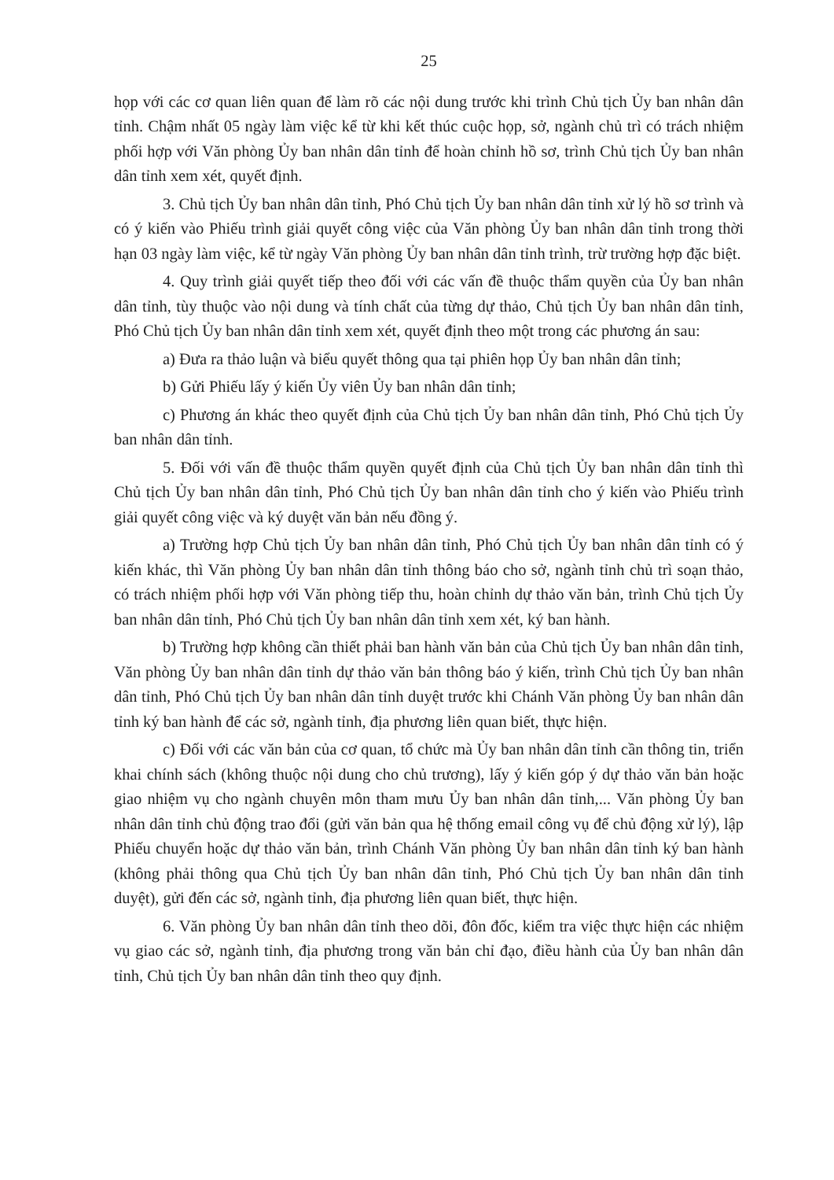25
họp với các cơ quan liên quan để làm rõ các nội dung trước khi trình Chủ tịch Ủy ban nhân dân tỉnh. Chậm nhất 05 ngày làm việc kể từ khi kết thúc cuộc họp, sở, ngành chủ trì có trách nhiệm phối hợp với Văn phòng Ủy ban nhân dân tỉnh để hoàn chỉnh hồ sơ, trình Chủ tịch Ủy ban nhân dân tỉnh xem xét, quyết định.
3. Chủ tịch Ủy ban nhân dân tỉnh, Phó Chủ tịch Ủy ban nhân dân tỉnh xử lý hồ sơ trình và có ý kiến vào Phiếu trình giải quyết công việc của Văn phòng Ủy ban nhân dân tỉnh trong thời hạn 03 ngày làm việc, kể từ ngày Văn phòng Ủy ban nhân dân tỉnh trình, trừ trường hợp đặc biệt.
4. Quy trình giải quyết tiếp theo đối với các vấn đề thuộc thẩm quyền của Ủy ban nhân dân tỉnh, tùy thuộc vào nội dung và tính chất của từng dự thảo, Chủ tịch Ủy ban nhân dân tỉnh, Phó Chủ tịch Ủy ban nhân dân tỉnh xem xét, quyết định theo một trong các phương án sau:
a) Đưa ra thảo luận và biểu quyết thông qua tại phiên họp Ủy ban nhân dân tỉnh;
b) Gửi Phiếu lấy ý kiến Ủy viên Ủy ban nhân dân tỉnh;
c) Phương án khác theo quyết định của Chủ tịch Ủy ban nhân dân tỉnh, Phó Chủ tịch Ủy ban nhân dân tỉnh.
5. Đối với vấn đề thuộc thẩm quyền quyết định của Chủ tịch Ủy ban nhân dân tỉnh thì Chủ tịch Ủy ban nhân dân tỉnh, Phó Chủ tịch Ủy ban nhân dân tỉnh cho ý kiến vào Phiếu trình giải quyết công việc và ký duyệt văn bản nếu đồng ý.
a) Trường hợp Chủ tịch Ủy ban nhân dân tỉnh, Phó Chủ tịch Ủy ban nhân dân tỉnh có ý kiến khác, thì Văn phòng Ủy ban nhân dân tỉnh thông báo cho sở, ngành tỉnh chủ trì soạn thảo, có trách nhiệm phối hợp với Văn phòng tiếp thu, hoàn chỉnh dự thảo văn bản, trình Chủ tịch Ủy ban nhân dân tỉnh, Phó Chủ tịch Ủy ban nhân dân tỉnh xem xét, ký ban hành.
b) Trường hợp không cần thiết phải ban hành văn bản của Chủ tịch Ủy ban nhân dân tỉnh, Văn phòng Ủy ban nhân dân tỉnh dự thảo văn bản thông báo ý kiến, trình Chủ tịch Ủy ban nhân dân tỉnh, Phó Chủ tịch Ủy ban nhân dân tỉnh duyệt trước khi Chánh Văn phòng Ủy ban nhân dân tỉnh ký ban hành để các sở, ngành tỉnh, địa phương liên quan biết, thực hiện.
c) Đối với các văn bản của cơ quan, tổ chức mà Ủy ban nhân dân tỉnh cần thông tin, triển khai chính sách (không thuộc nội dung cho chủ trương), lấy ý kiến góp ý dự thảo văn bản hoặc giao nhiệm vụ cho ngành chuyên môn tham mưu Ủy ban nhân dân tỉnh,... Văn phòng Ủy ban nhân dân tỉnh chủ động trao đổi (gửi văn bản qua hệ thống email công vụ để chủ động xử lý), lập Phiếu chuyển hoặc dự thảo văn bản, trình Chánh Văn phòng Ủy ban nhân dân tỉnh ký ban hành (không phải thông qua Chủ tịch Ủy ban nhân dân tỉnh, Phó Chủ tịch Ủy ban nhân dân tỉnh duyệt), gửi đến các sở, ngành tỉnh, địa phương liên quan biết, thực hiện.
6. Văn phòng Ủy ban nhân dân tỉnh theo dõi, đôn đốc, kiểm tra việc thực hiện các nhiệm vụ giao các sở, ngành tỉnh, địa phương trong văn bản chỉ đạo, điều hành của Ủy ban nhân dân tỉnh, Chủ tịch Ủy ban nhân dân tỉnh theo quy định.